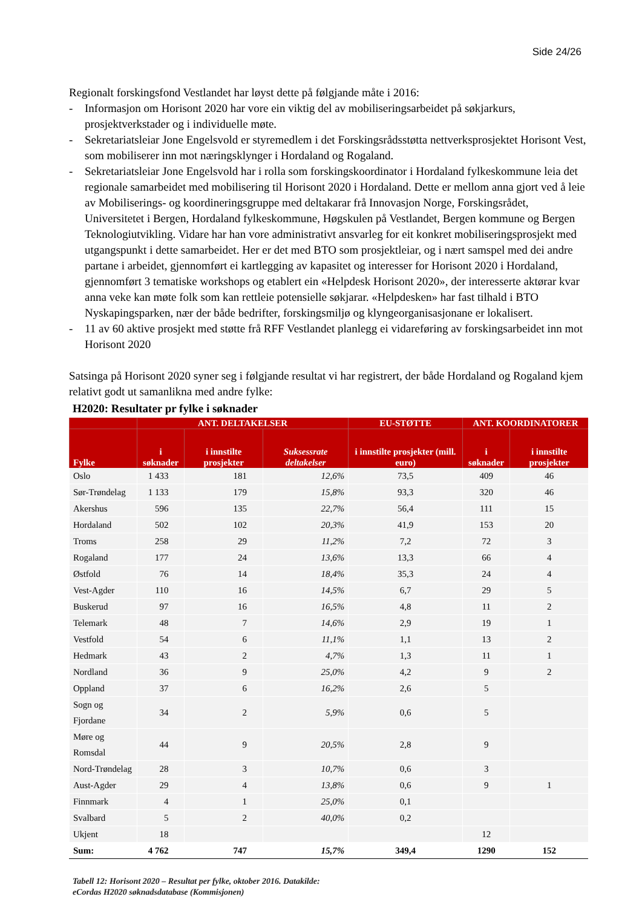Side 24/26
Regionalt forskingsfond Vestlandet har løyst dette på følgjande måte i 2016:
- Informasjon om Horisont 2020 har vore ein viktig del av mobiliseringsarbeidet på søkjarkurs, prosjektverkstader og i individuelle møte.
- Sekretariatsleiar Jone Engelsvold er styremedlem i det Forskingsrådsstøtta nettverksprosjektet Horisont Vest, som mobiliserer inn mot næringsklynger i Hordaland og Rogaland.
- Sekretariatsleiar Jone Engelsvold har i rolla som forskingskoordinator i Hordaland fylkeskommune leia det regionale samarbeidet med mobilisering til Horisont 2020 i Hordaland. Dette er mellom anna gjort ved å leie av Mobiliserings- og koordineringsgruppe med deltakarar frå Innovasjon Norge, Forskingsrådet, Universitetet i Bergen, Hordaland fylkeskommune, Høgskulen på Vestlandet, Bergen kommune og Bergen Teknologiutvikling. Vidare har han vore administrativt ansvarleg for eit konkret mobiliseringsprosjekt med utgangspunkt i dette samarbeidet. Her er det med BTO som prosjektleiar, og i nært samspel med dei andre partane i arbeidet, gjennomført ei kartlegging av kapasitet og interesser for Horisont 2020 i Hordaland, gjennomført 3 tematiske workshops og etablert ein «Helpdesk Horisont 2020», der interesserte aktørar kvar anna veke kan møte folk som kan rettleie potensielle søkjarar. «Helpdesken» har fast tilhald i BTO Nyskapingsparken, nær der både bedrifter, forskingsmiljø og klyngeorganisasjonane er lokalisert.
- 11 av 60 aktive prosjekt med støtte frå RFF Vestlandet planlegg ei vidareføring av forskingsarbeidet inn mot Horisont 2020
Satsinga på Horisont 2020 syner seg i følgjande resultat vi har registrert, der både Hordaland og Rogaland kjem relativt godt ut samanlikna med andre fylke:
H2020: Resultater pr fylke i søknader
| | ANT. DELTAKELSER | | | EU-STØTTE | ANT. KOORDINATORER | |
| --- | --- | --- | --- | --- | --- | --- |
| Fylke | i søknader | i innstilte prosjekter | Suksessrate deltakelser | i innstilte prosjekter (mill. euro) | i søknader | i innstilte prosjekter |
| Oslo | 1 433 | 181 | 12,6% | 73,5 | 409 | 46 |
| Sør-Trøndelag | 1 133 | 179 | 15,8% | 93,3 | 320 | 46 |
| Akershus | 596 | 135 | 22,7% | 56,4 | 111 | 15 |
| Hordaland | 502 | 102 | 20,3% | 41,9 | 153 | 20 |
| Troms | 258 | 29 | 11,2% | 7,2 | 72 | 3 |
| Rogaland | 177 | 24 | 13,6% | 13,3 | 66 | 4 |
| Østfold | 76 | 14 | 18,4% | 35,3 | 24 | 4 |
| Vest-Agder | 110 | 16 | 14,5% | 6,7 | 29 | 5 |
| Buskerud | 97 | 16 | 16,5% | 4,8 | 11 | 2 |
| Telemark | 48 | 7 | 14,6% | 2,9 | 19 | 1 |
| Vestfold | 54 | 6 | 11,1% | 1,1 | 13 | 2 |
| Hedmark | 43 | 2 | 4,7% | 1,3 | 11 | 1 |
| Nordland | 36 | 9 | 25,0% | 4,2 | 9 | 2 |
| Oppland | 37 | 6 | 16,2% | 2,6 | 5 | |
| Sogn og Fjordane | 34 | 2 | 5,9% | 0,6 | 5 | |
| Møre og Romsdal | 44 | 9 | 20,5% | 2,8 | 9 | |
| Nord-Trøndelag | 28 | 3 | 10,7% | 0,6 | 3 | |
| Aust-Agder | 29 | 4 | 13,8% | 0,6 | 9 | 1 |
| Finnmark | 4 | 1 | 25,0% | 0,1 | | |
| Svalbard | 5 | 2 | 40,0% | 0,2 | | |
| Ukjent | 18 | | | | 12 | |
| Sum: | 4 762 | 747 | 15,7% | 349,4 | 1290 | 152 |
Tabell 12: Horisont 2020 – Resultat per fylke, oktober 2016. Datakilde:
eCordas H2020 søknadsdatabase (Kommisjonen)